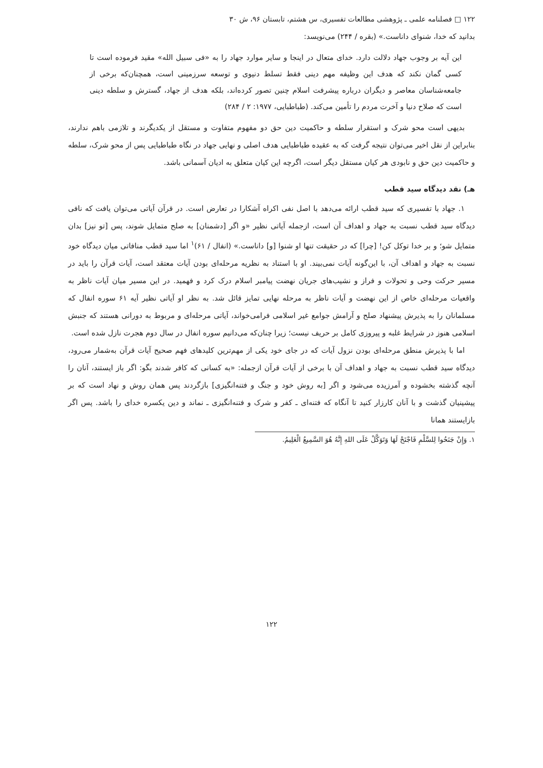۱۲۲ □ فصلنامه علمی ـ پژوهشی مطالعات تفسیری، س هشتم، تابستان ۹۶، ش ۳۰
بدانید که خدا، شنوای داناست.» (بقره / ۲۴۴) می‌نویسد:
این آیه بر وجوب جهاد دلالت دارد. خدای متعال در اینجا و سایر موارد جهاد را به «فی سبیل الله» مقید فرموده است تا کسی گمان نکند که هدف این وظیفه مهم دینی فقط تسلط دنیوی و توسعه سرزمینی است، همچنان‌که برخی از جامعه‌شناسان معاصر و دیگران درباره پیشرفت اسلام چنین تصور کرده‌اند، بلکه هدف از جهاد، گسترش و سلطه دینی است که صلاح دنیا و آخرت مردم را تأمین می‌کند. (طباطبایی، ۱۹۷۷: ۲ / ۲۸۴)
بدیهی است محو شرک و استقرار سلطه و حاکمیت دین حق دو مفهوم متفاوت و مستقل از یکدیگرند و تلازمی باهم ندارند، بنابراین از نقل اخیر می‌توان نتیجه گرفت که به عقیده طباطبایی هدف اصلی و نهایی جهاد در نگاه طباطبایی پس از محو شرک، سلطه و حاکمیت دین حق و نابودی هر کیان مستقل دیگر است، اگرچه این کیان متعلق به ادیان آسمانی باشد.
هـ) نقد دیدگاه سید قطب
۱. جهاد با تفسیری که سید قطب ارائه می‌دهد با اصل نفی اکراه آشکارا در تعارض است. در قرآن آیاتی می‌توان یافت که نافی دیدگاه سید قطب نسبت به جهاد و اهداف آن است، ازجمله آیاتی نظیر «و اگر [دشمنان] به صلح متمایل شوند، پس [تو نیز] بدان متمایل شو؛ و بر خدا توکل کن! [چرا] که در حقیقت تنها او شنوا [و] داناست.» (انفال / ۶۱)<sup>۱</sup> اما سید قطب منافاتی میان دیدگاه خود نسبت به جهاد و اهداف آن، با این‌گونه آیات نمی‌بیند. او با استناد به نظریه مرحله‌ای بودن آیات معتقد است، آیات قرآن را باید در مسیر حرکت وحی و تحولات و فراز و نشیب‌های جریان نهضت پیامبر اسلام درک کرد و فهمید. در این مسیر میان آیات ناظر به واقعیات مرحله‌ای خاص از این نهضت و آیات ناظر به مرحله نهایی تمایز قائل شد. به نظر او آیاتی نظیر آیه ۶۱ سوره انفال که مسلمانان را به پذیرش پیشنهاد صلح و آرامش جوامع غیر اسلامی فرامی‌خواند، آیاتی مرحله‌ای و مربوط به دورانی هستند که جنبش اسلامی هنوز در شرایط غلبه و پیروزی کامل بر حریف نیست؛ زیرا چنان‌که می‌دانیم سوره انفال در سال دوم هجرت نازل شده است.
اما با پذیرش منطق مرحله‌ای بودن نزول آیات که در جای خود یکی از مهم‌ترین کلیدهای فهم صحیح آیات قرآن به‌شمار می‌رود، دیدگاه سید قطب نسبت به جهاد و اهداف آن با برخی از آیات قرآن ازجمله: «به کسانی که کافر شدند بگو: اگر باز ایستند، آنان را آنچه گذشته بخشوده و آمرزیده می‌شود و اگر [به روش خود و جنگ و فتنه‌انگیزی] بازگردند پس همان روش و نهاد است که بر پیشینیان گذشت و با آنان کارزار کنید تا آنگاه که فتنه‌ای ـ کفر و شرک و فتنه‌انگیزی ـ نماند و دین یکسره خدای را باشد. پس اگر بازایستند همانا
۱. وَإِنْ جَنَحُوا لِلسَّلْمِ فَاجْنَحْ لَهَا وَتَوَكَّلْ عَلَى اللهِ إِنَّهُ هُوَ السَّمِيعُ الْعَلِيمُ.
۱۲۲